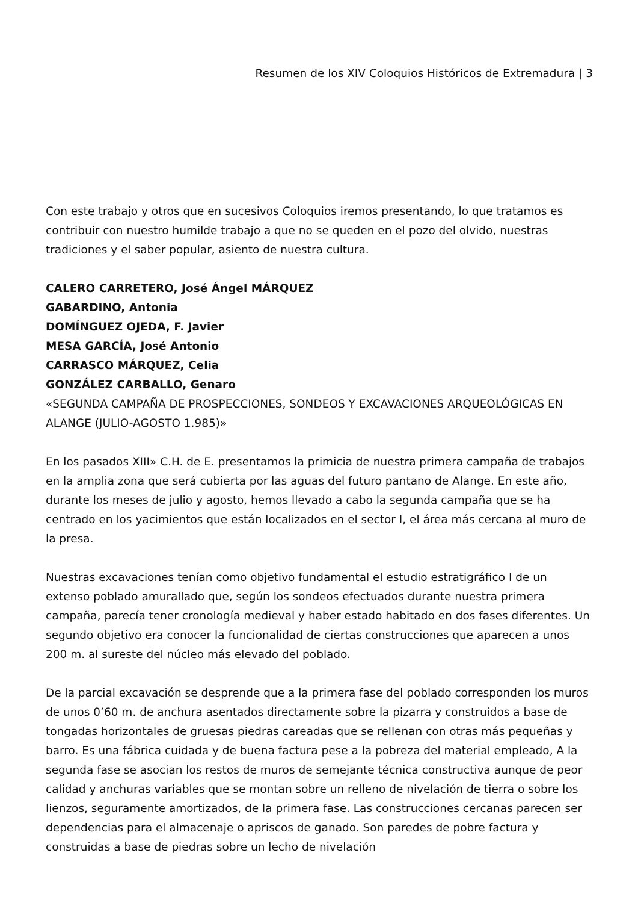Resumen de los XIV Coloquios Históricos de Extremadura | 3
Con este trabajo y otros que en sucesivos Coloquios iremos presentando, lo que tratamos es contribuir con nuestro humilde trabajo a que no se queden en el pozo del olvido, nuestras tradiciones y el saber popular, asiento de nuestra cultura.
CALERO CARRETERO, José Ángel MÁRQUEZ
GABARDINO, Antonia
DOMÍNGUEZ OJEDA, F. Javier
MESA GARCÍA, José Antonio
CARRASCO MÁRQUEZ, Celia
GONZÁLEZ CARBALLO, Genaro
«SEGUNDA CAMPAÑA DE PROSPECCIONES, SONDEOS Y EXCAVACIONES ARQUEOLÓGICAS EN ALANGE (JULIO-AGOSTO 1.985)»
En los pasados XIII» C.H. de E. presentamos la primicia de nuestra primera campaña de trabajos en la amplia zona que será cubierta por las aguas del futuro pantano de Alange. En este año, durante los meses de julio y agosto, hemos llevado a cabo la segunda campaña que se ha centrado en los yacimientos que están localizados en el sector I, el área más cercana al muro de la presa.
Nuestras excavaciones tenían como objetivo fundamental el estudio estratigráfico I de un extenso poblado amurallado que, según los sondeos efectuados durante nuestra primera campaña, parecía tener cronología medieval y haber estado habitado en dos fases diferentes. Un segundo objetivo era conocer la funcionalidad de ciertas construcciones que aparecen a unos 200 m. al sureste del núcleo más elevado del poblado.
De la parcial excavación se desprende que a la primera fase del poblado corresponden los muros de unos 0’60 m. de anchura asentados directamente sobre la pizarra y construidos a base de tongadas horizontales de gruesas piedras careadas que se rellenan con otras más pequeñas y barro. Es una fábrica cuidada y de buena factura pese a la pobreza del material empleado, A la segunda fase se asocian los restos de muros de semejante técnica constructiva aunque de peor calidad y anchuras variables que se montan sobre un relleno de nivelación de tierra o sobre los lienzos, seguramente amortizados, de la primera fase. Las construcciones cercanas parecen ser dependencias para el almacenaje o apriscos de ganado. Son paredes de pobre factura y construidas a base de piedras sobre un lecho de nivelación